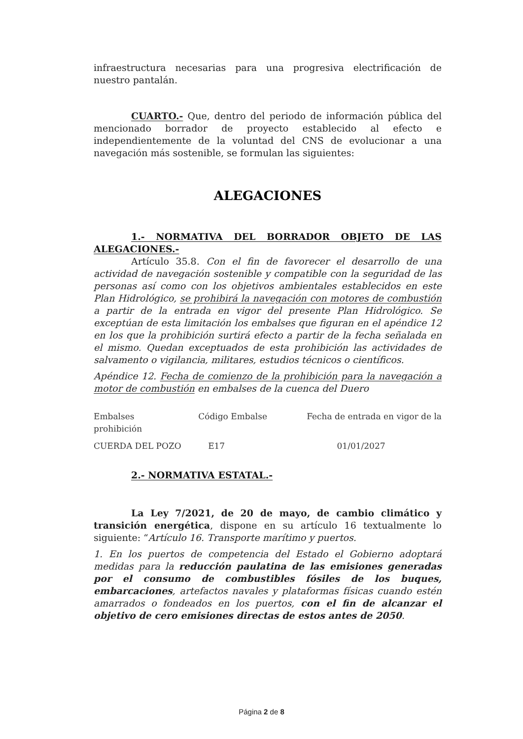infraestructura necesarias para una progresiva electrificación de nuestro pantalán.
CUARTO.- Que, dentro del periodo de información pública del mencionado borrador de proyecto establecido al efecto e independientemente de la voluntad del CNS de evolucionar a una navegación más sostenible, se formulan las siguientes:
ALEGACIONES
1.- NORMATIVA DEL BORRADOR OBJETO DE LAS ALEGACIONES.-
Artículo 35.8. Con el fin de favorecer el desarrollo de una actividad de navegación sostenible y compatible con la seguridad de las personas así como con los objetivos ambientales establecidos en este Plan Hidrológico, se prohibirá la navegación con motores de combustión a partir de la entrada en vigor del presente Plan Hidrológico. Se exceptúan de esta limitación los embalses que figuran en el apéndice 12 en los que la prohibición surtirá efecto a partir de la fecha señalada en el mismo. Quedan exceptuados de esta prohibición las actividades de salvamento o vigilancia, militares, estudios técnicos o científicos.
Apéndice 12. Fecha de comienzo de la prohibición para la navegación a motor de combustión en embalses de la cuenca del Duero
| Embalses prohibición | Código Embalse | Fecha de entrada en vigor de la |
| CUERDA DEL POZO | E17 | 01/01/2027 |
2.- NORMATIVA ESTATAL.-
La Ley 7/2021, de 20 de mayo, de cambio climático y transición energética, dispone en su artículo 16 textualmente lo siguiente: “Artículo 16. Transporte marítimo y puertos.
1. En los puertos de competencia del Estado el Gobierno adoptará medidas para la reducción paulatina de las emisiones generadas por el consumo de combustibles fósiles de los buques, embarcaciones, artefactos navales y plataformas físicas cuando estén amarrados o fondeados en los puertos, con el fin de alcanzar el objetivo de cero emisiones directas de estos antes de 2050.
Página 2 de 8